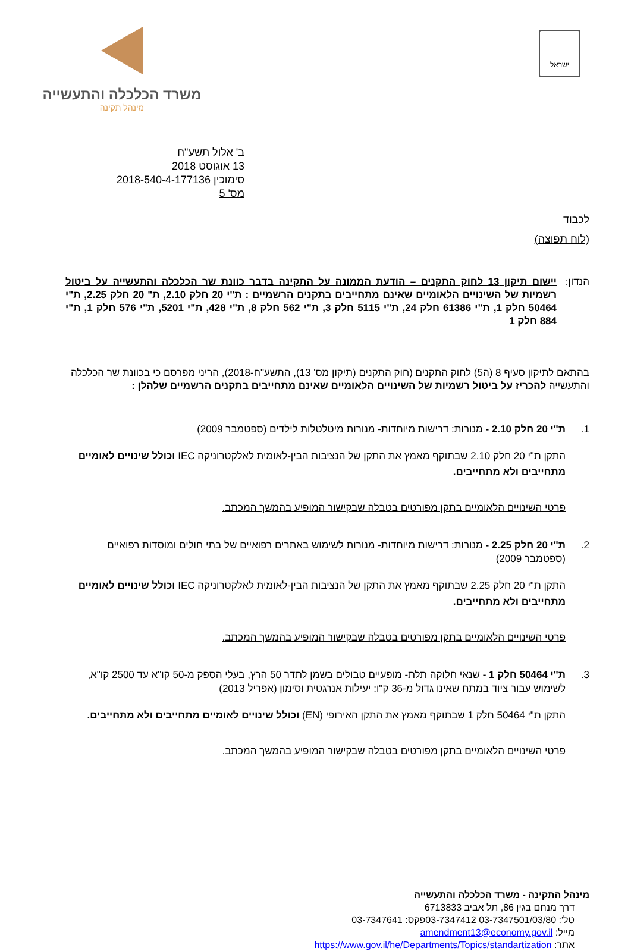ישראל
משרד הכלכלה והתעשייה
מינהל תקינה
ב' אלול תשע"ח
13 אוגוסט 2018
סימוכין 2018-540-4-177136
מס' 5
לכבוד
(לוח תפוצה)
הנדון: יישום תיקון 13 לחוק התקנים – הודעת הממונה על התקינה בדבר כוונת שר הכלכלה והתעשייה על ביטול רשמיות של השינויים הלאומיים שאינם מתחייבים בתקנים הרשמיים : ת"י 20 חלק 2.10, ת" 20 חלק 2.25, ת"י 50464 חלק 1, ת"י 61386 חלק 24, ת"י 5115 חלק 3, ת"י 562 חלק 8, ת"י 428, ת"י 5201, ת"י 576 חלק 1, ת"י 884 חלק 1
בהתאם לתיקון סעיף 8 (ה5) לחוק התקנים (חוק התקנים (תיקון מס' 13), התשע"ח-2018), הריני מפרסם כי בכוונת שר הכלכלה והתעשייה להכריז על ביטול רשמיות של השינויים הלאומיים שאינם מתחייבים בתקנים הרשמיים שלהלן :
1. ת"י 20 חלק 2.10 - מנורות: דרישות מיוחדות- מנורות מיטלטלות לילדים (ספטמבר 2009)
התקן ת"י 20 חלק 2.10 שבתוקף מאמץ את התקן של הנציבות הבין-לאומית לאלקטרוניקה IEC וכולל שינויים לאומיים מתחייבים ולא מתחייבים.
פרטי השינויים הלאומיים בתקן מפורטים בטבלה שבקישור המופיע בהמשך המכתב.
2. ת"י 20 חלק 2.25 - מנורות: דרישות מיוחדות- מנורות לשימוש באתרים רפואיים של בתי חולים ומוסדות רפואיים (ספטמבר 2009)
התקן ת"י 20 חלק 2.25 שבתוקף מאמץ את התקן של הנציבות הבין-לאומית לאלקטרוניקה IEC וכולל שינויים לאומיים מתחייבים ולא מתחייבים.
פרטי השינויים הלאומיים בתקן מפורטים בטבלה שבקישור המופיע בהמשך המכתב.
3. ת"י 50464 חלק 1 - שנאי חלוקה תלת- מופעיים טבולים בשמן לתדר 50 הרץ, בעלי הספק מ-50 קו"א עד 2500 קו"א, לשימוש עבור ציוד במתח שאינו גדול מ-36 ק"ו: יעילות אנרגטית וסימון (אפריל 2013)
התקן ת"י 50464 חלק 1 שבתוקף מאמץ את התקן האירופי (EN) וכולל שינויים לאומיים מתחייבים ולא מתחייבים.
פרטי השינויים הלאומיים בתקן מפורטים בטבלה שבקישור המופיע בהמשך המכתב.
מינהל התקינה - משרד הכלכלה והתעשייה
דרך מנחם בגין 86, תל אביב 6713833
טל': 03-7347501/03/80 03-7347412פקס: 03-7347641
מייל: amendment13@economy.gov.il
אתר: https://www.gov.il/he/Departments/Topics/standartization